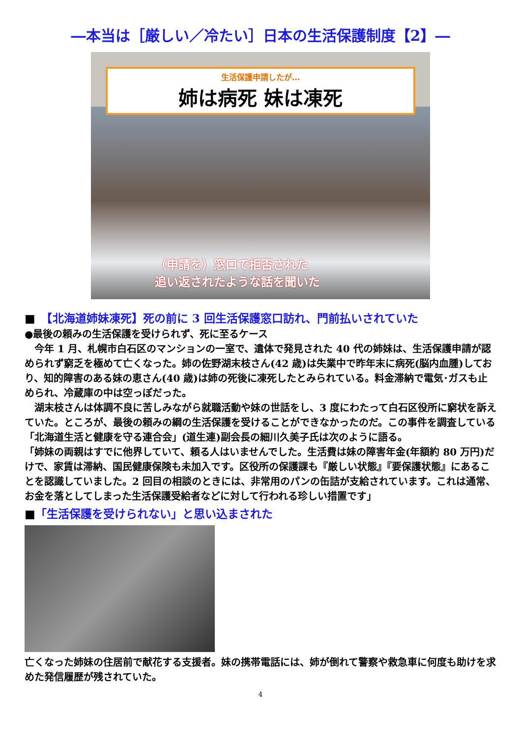―本当は［厳しい／冷たい］日本の生活保護制度【2】―
生活保護申請したが…
姉は病死 妹は凍死
（申請を）窓口で拒否された
追い返されたような話を聞いた
■　【北海道姉妹凍死】死の前に 3 回生活保護窓口訪れ、門前払いされていた
●最後の頼みの生活保護を受けられず、死に至るケース
　今年 1 月、札幌市白石区のマンションの一室で、遺体で発見された 40 代の姉妹は、生活保護申請が認められず窮乏を極めて亡くなった。姉の佐野湖末枝さん(42 歳)は失業中で昨年末に病死(脳内血腫)しており、知的障害のある妹の恵さん(40 歳)は姉の死後に凍死したとみられている。料金滞納で電気･ガスも止められ、冷蔵庫の中は空っぽだった。
　湖末枝さんは体調不良に苦しみながら就職活動や妹の世話をし、3 度にわたって白石区役所に窮状を訴えていた。ところが、最後の頼みの綱の生活保護を受けることができなかったのだ。この事件を調査している「北海道生活と健康を守る連合会」(道生連)副会長の細川久美子氏は次のように語る。
「姉妹の両親はすでに他界していて、頼る人はいませんでした。生活費は妹の障害年金(年額約 80 万円)だけで、家賃は滞納、国民健康保険も未加入です。区役所の保護課も『厳しい状態』『要保護状態』にあることを認識していました。2 回目の相談のときには、非常用のパンの缶詰が支給されています。これは通常、お金を落としてしまった生活保護受給者などに対して行われる珍しい措置です」
■「生活保護を受けられない」と思い込まされた
亡くなった姉妹の住居前で献花する支援者。妹の携帯電話には、姉が倒れて警察や救急車に何度も助けを求めた発信履歴が残されていた。
4